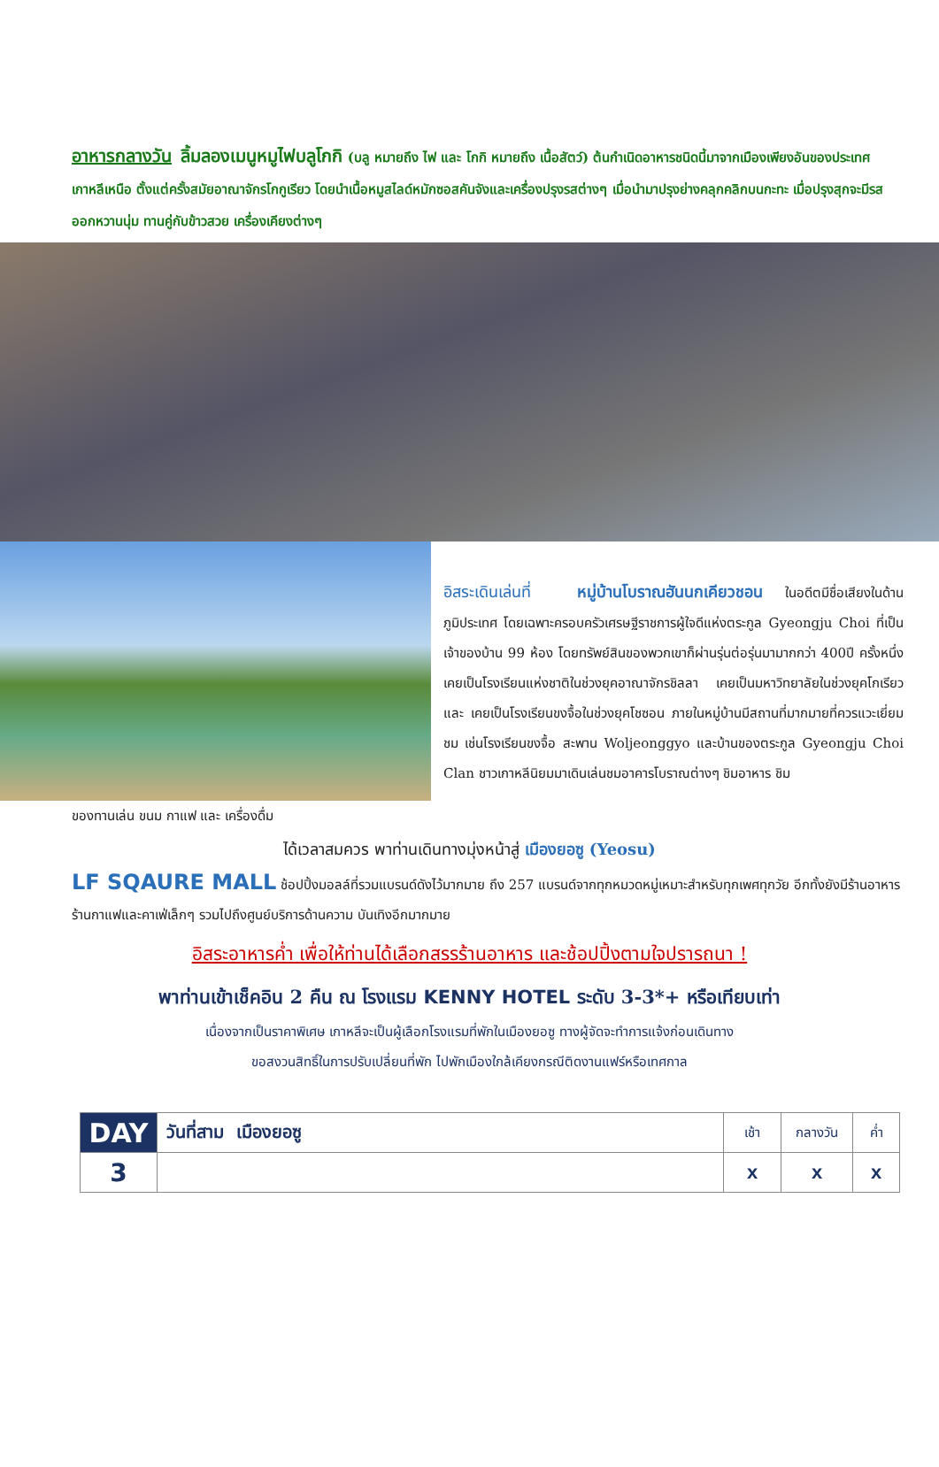อาหารกลางวัน ลิ้มลองเมนูหมูไฟบลูโกกิ (บลู หมายถึง ไฟ และ โกกิ หมายถึง เนื้อสัตว์) ต้นกำเนิดอาหารชนิดนี้มาจากเมืองเพียงอันของประเทศเกาหลีเหนือ ตั้งแต่ครั้งสมัยอาณาจักรโกกูเรียว โดยนำเนื้อหมูสไลด์หมักซอสคันจังและเครื่องปรุงรสต่างๆ เมื่อนำมาปรุงย่างคลุกคลิกบนกะทะ เมื่อปรุงสุกจะมีรสออกหวานนุ่ม ทานคู่กับข้าวสวย เครื่องเคียงต่างๆ
อิสระเดินเล่นที่ หมู่บ้านโบราณฮันนกเคียวชอน ในอดีตมีชื่อเสียงในด้านภูมิประเทศ โดยเฉพาะครอบครัวเศรษฐีราชการผู้ใจดีแห่งตระกูล Gyeongju Choi ที่เป็นเจ้าของบ้าน 99 ห้อง โดยทรัพย์สินของพวกเขาก็ผ่านรุ่นต่อรุ่นมามากกว่า 400ปี ครั้งหนึ่งเคยเป็นโรงเรียนแห่งชาติในช่วงยุคอาณาจักรชิลลา เคยเป็นมหาวิทยาลัยในช่วงยุคโกเรียว และ เคยเป็นโรงเรียนขงจื้อในช่วงยุคโชซอน ภายในหมู่บ้านมีสถานที่มากมายที่ควรแวะเยี่ยมชม เช่นโรงเรียนขงจื้อ สะพาน Woljeonggyo และบ้านของตระกูล Gyeongju Choi Clan ชาวเกาหลีนิยมมาเดินเล่นชมอาคารโบราณต่างๆ ชิมอาหาร ชิม
ของทานเล่น ขนม กาแฟ และ เครื่องดื่ม
ได้เวลาสมควร พาท่านเดินทางมุ่งหน้าสู่ เมืองยอซู (Yeosu)
LF SQAURE MALL ช้อปปิ้งมอลล์ที่รวมแบรนด์ดังไว้มากมาย ถึง 257 แบรนด์จากทุกหมวดหมู่เหมาะสำหรับทุกเพศทุกวัย อีกทั้งยังมีร้านอาหาร ร้านกาแฟและคาเฟ่เล็กๆ รวมไปถึงศูนย์บริการด้านความ บันเทิงอีกมากมาย
อิสระอาหารค่ำ เพื่อให้ท่านได้เลือกสรรร้านอาหาร และช้อปปิ้งตามใจปรารถนา !
พาท่านเข้าเช็คอิน 2 คืน ณ โรงแรม KENNY HOTEL ระดับ 3-3*+ หรือเทียบเท่า
เนื่องจากเป็นราคาพิเศษ เกาหลีจะเป็นผู้เลือกโรงแรมที่พักในเมืองยอซู ทางผู้จัดจะทำการแจ้งก่อนเดินทาง
ขอสงวนสิทธิ์ในการปรับเปลี่ยนที่พัก ไปพักเมืองใกล้เคียงกรณีติดงานแฟร์หรือเทศกาล
| DAY | วันที่สาม เมืองยอซู | เช้า | กลางวัน | ค่ำ |
| 3 | | x | x | x |